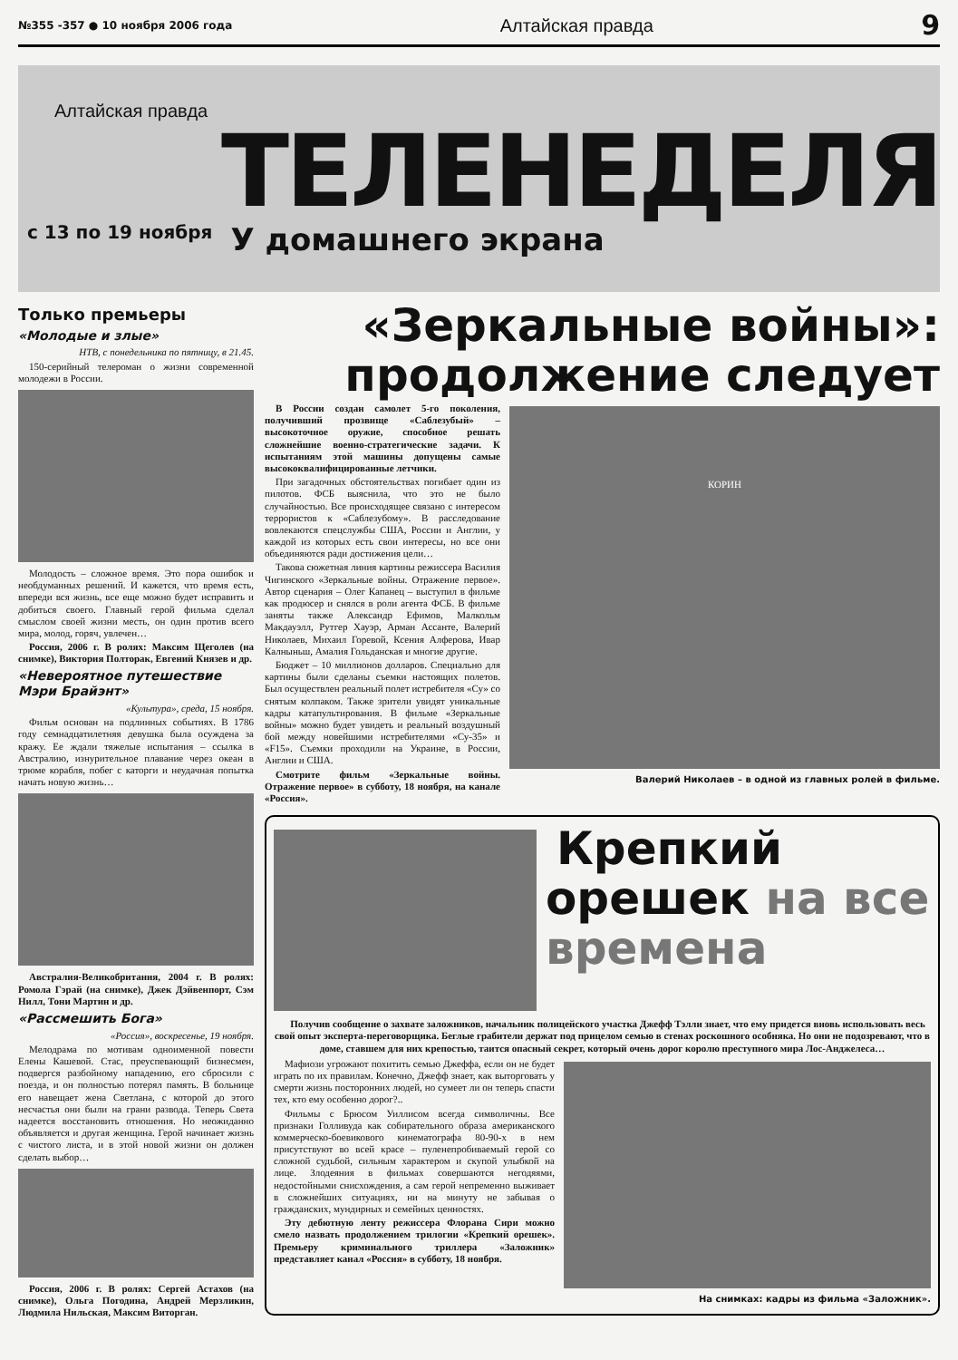№355 -357 ● 10 ноября 2006 года Алтайская правда 9
Алтайская правда
ТЕЛЕНЕДЕЛЯ
с 13 по 19 ноября У домашнего экрана
Только премьеры
«Молодые и злые»
НТВ, с понедельника по пятницу, в 21.45.
150-серийный телероман о жизни современной молодежи в России.
Молодость – сложное время. Это пора ошибок и необдуманных решений. И кажется, что время есть, впереди вся жизнь, все еще можно будет исправить и добиться своего. Главный герой фильма сделал смыслом своей жизни месть, он один против всего мира, молод, горяч, увлечен…
Россия, 2006 г. В ролях: Максим Щеголев (на снимке), Виктория Полторак, Евгений Князев и др.
«Невероятное путешествие Мэри Брайэнт»
«Культура», среда, 15 ноября.
Фильм основан на подлинных событиях. В 1786 году семнадцатилетняя девушка была осуждена за кражу. Ее ждали тяжелые испытания – ссылка в Австралию, изнурительное плавание через океан в трюме корабля, побег с каторги и неудачная попытка начать новую жизнь…
Австралия-Великобритания, 2004 г. В ролях: Ромола Гэрай (на снимке), Джек Дэйвенпорт, Сэм Нилл, Тони Мартин и др.
«Рассмешить Бога»
«Россия», воскресенье, 19 ноября.
Мелодрама по мотивам одноименной повести Елены Кашевой. Стас, преуспевающий бизнесмен, подвергся разбойному нападению, его сбросили с поезда, и он полностью потерял память. В больнице его навещает жена Светлана, с которой до этого несчастья они были на грани развода. Теперь Света надеется восстановить отношения. Но неожиданно объявляется и другая женщина. Герой начинает жизнь с чистого листа, и в этой новой жизни он должен сделать выбор…
Россия, 2006 г. В ролях: Сергей Астахов (на снимке), Ольга Погодина, Андрей Мерзликин, Людмила Нильская, Максим Виторган.
«Зеркальные войны»: продолжение следует
В России создан самолет 5-го поколения, получивший прозвище «Саблезубый» – высокоточное оружие, способное решать сложнейшие военно-стратегические задачи. К испытаниям этой машины допущены самые высококвалифицированные летчики.
При загадочных обстоятельствах погибает один из пилотов. ФСБ выяснила, что это не было случайностью. Все происходящее связано с интересом террористов к «Саблезубому». В расследование вовлекаются спецслужбы США, России и Англии, у каждой из которых есть свои интересы, но все они объединяются ради достижения цели…
Такова сюжетная линия картины режиссера Василия Чигинского «Зеркальные войны. Отражение первое». Автор сценария – Олег Капанец – выступил в фильме как продюсер и снялся в роли агента ФСБ. В фильме заняты также Александр Ефимов, Малкольм Макдауэлл, Рутгер Хауэр, Арман Ассанте, Валерий Николаев, Михаил Горевой, Ксения Алферова, Ивар Калныньш, Амалия Гольданская и многие другие.
Бюджет – 10 миллионов долларов. Специально для картины были сделаны съемки настоящих полетов. Был осуществлен реальный полет истребителя «Су» со снятым колпаком. Также зрители увидят уникальные кадры катапультирования. В фильме «Зеркальные войны» можно будет увидеть и реальный воздушный бой между новейшими истребителями «Су-35» и «F15». Съемки проходили на Украине, в России, Англии и США.
Смотрите фильм «Зеркальные войны. Отражение первое» в субботу, 18 ноября, на канале «Россия».
КОРИН
Валерий Николаев – в одной из главных ролей в фильме.
Крепкий орешек на все времена
Получив сообщение о захвате заложников, начальник полицейского участка Джефф Тэлли знает, что ему придется вновь использовать весь свой опыт эксперта-переговорщика. Беглые грабители держат под прицелом семью в стенах роскошного особняка. Но они не подозревают, что в доме, ставшем для них крепостью, таится опасный секрет, который очень дорог королю преступного мира Лос-Анджелеса…
Мафиози угрожают похитить семью Джеффа, если он не будет играть по их правилам. Конечно, Джефф знает, как выторговать у смерти жизнь посторонних людей, но сумеет ли он теперь спасти тех, кто ему особенно дорог?..
Фильмы с Брюсом Уиллисом всегда символичны. Все признаки Голливуда как собирательного образа американского коммерческо-боевикового кинематографа 80-90-х в нем присутствуют во всей красе – пуленепробиваемый герой со сложной судьбой, сильным характером и скупой улыбкой на лице. Злодеяния в фильмах совершаются негодяями, недостойными снисхождения, а сам герой непременно выживает в сложнейших ситуациях, ни на минуту не забывая о гражданских, мундирных и семейных ценностях.
Эту дебютную ленту режиссера Флорана Сири можно смело назвать продолжением трилогии «Крепкий орешек». Премьеру криминального триллера «Заложник» представляет канал «Россия» в субботу, 18 ноября.
На снимках: кадры из фильма «Заложник».